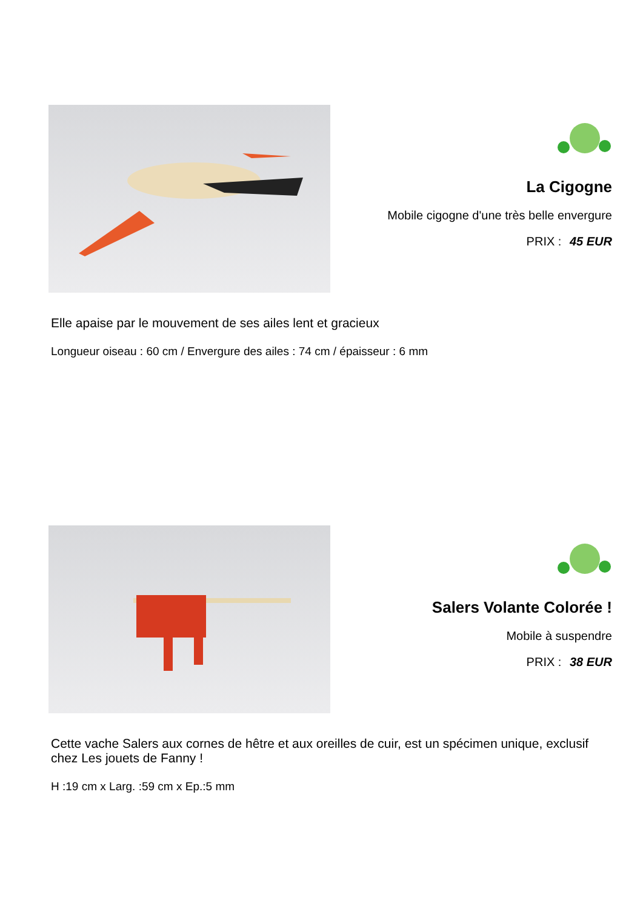La Cigogne
Mobile cigogne d'une très belle envergure
PRIX : 45 EUR
Elle apaise par le mouvement de ses ailes lent et gracieux
Longueur oiseau : 60 cm / Envergure des ailes : 74 cm / épaisseur : 6 mm
Salers Volante Colorée !
Mobile à suspendre
PRIX : 38 EUR
Cette vache Salers aux cornes de hêtre et aux oreilles de cuir, est un spécimen unique, exclusif chez Les jouets de Fanny !
H :19 cm x Larg. :59 cm x Ep.:5 mm